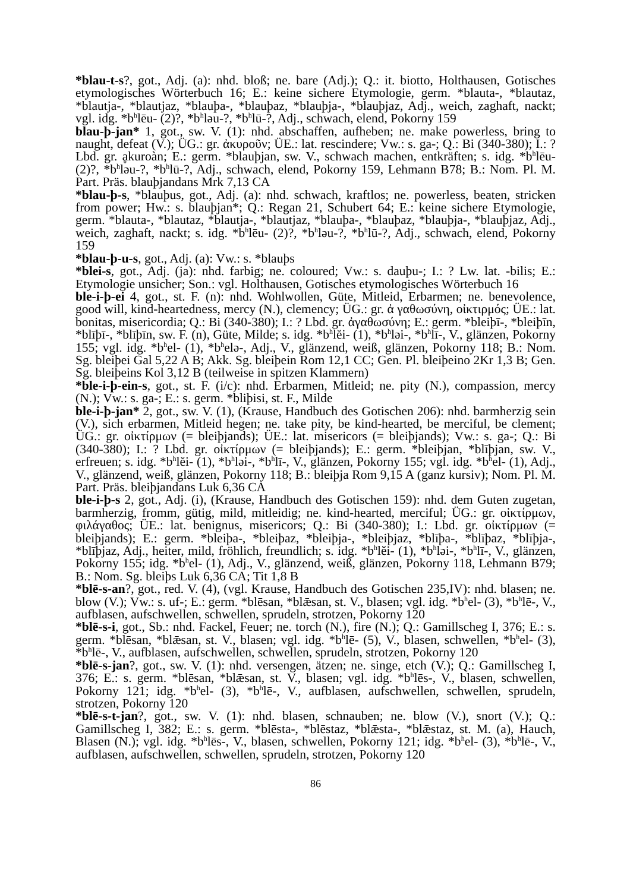*blau-t-s?, got., Adj. (a): nhd. bloß; ne. bare (Adj.); Q.: it. biotto, Holthausen, Gotisches etymologisches Wörterbuch 16; E.: keine sichere Etymologie, germ. *blauta-, *blautaz, *blautja-, *blautjaz, *blauþa-, *blauþaz, *blauþja-, *blauþjaz, Adj., weich, zaghaft, nackt; vgl. idg. *b<sup>h</sup>lēu- (2)?, *b<sup>h</sup>ləu-?, *b<sup>h</sup>lū-?, Adj., schwach, elend, Pokorny 159
blau-þ-jan* 1, got., sw. V. (1): nhd. abschaffen, aufheben; ne. make powerless, bring to naught, defeat (V.); ÜG.: gr. ἀκυροῦν; ÜE.: lat. rescindere; Vw.: s. ga-; Q.: Bi (340-380); I.: ? Lbd. gr. ḁkuroàn; E.: germ. *blauþjan, sw. V., schwach machen, entkräften; s. idg. *b<sup>h</sup>lēu- (2)?, *b<sup>h</sup>ləu-?, *b<sup>h</sup>lū-?, Adj., schwach, elend, Pokorny 159, Lehmann B78; B.: Nom. Pl. M. Part. Präs. blauþjandans Mrk 7,13 CA
*blau-þ-s, *blauþus, got., Adj. (a): nhd. schwach, kraftlos; ne. powerless, beaten, stricken from power; Hw.: s. blauþjan*; Q.: Regan 21, Schubert 64; E.: keine sichere Etymologie, germ. *blauta-, *blautaz, *blautja-, *blautjaz, *blauþa-, *blauþaz, *blauþja-, *blauþjaz, Adj., weich, zaghaft, nackt; s. idg. *b<sup>h</sup>lēu- (2)?, *b<sup>h</sup>ləu-?, *b<sup>h</sup>lū-?, Adj., schwach, elend, Pokorny 159
*blau-þ-u-s, got., Adj. (a): Vw.: s. *blauþs
*blei-s, got., Adj. (ja): nhd. farbig; ne. coloured; Vw.: s. dauþu-; I.: ? Lw. lat. -bilis; E.: Etymologie unsicher; Son.: vgl. Holthausen, Gotisches etymologisches Wörterbuch 16
ble-i-þ-ei 4, got., st. F. (n): nhd. Wohlwollen, Güte, Mitleid, Erbarmen; ne. benevolence, good will, kind-heartedness, mercy (N.), clemency; ÜG.: gr. ἀ γαθωσύνη, οἰκτιρμός; ÜE.: lat. bonitas, misericordia; Q.: Bi (340-380); I.: ? Lbd. gr. ἀγαθωσύνη; E.: germ. *bleiþī-, *bleiþīn, *blīþī-, *blīþīn, sw. F. (n), Güte, Milde; s. idg. *b<sup>h</sup>lĕi- (1), *b<sup>h</sup>ləi-, *b<sup>h</sup>lī-, V., glänzen, Pokorny 155; vgl. idg. *b<sup>h</sup>el- (1), *b<sup>h</sup>elə-, Adj., V., glänzend, weiß, glänzen, Pokorny 118; B.: Nom. Sg. bleiþei Gal 5,22 A B; Akk. Sg. bleiþein Rom 12,1 CC; Gen. Pl. bleiþeino 2Kr 1,3 B; Gen. Sg. bleiþeins Kol 3,12 B (teilweise in spitzen Klammern)
*ble-i-þ-ein-s, got., st. F. (i/c): nhd. Erbarmen, Mitleid; ne. pity (N.), compassion, mercy (N.); Vw.: s. ga-; E.: s. germ. *bliþisi, st. F., Milde
ble-i-þ-jan* 2, got., sw. V. (1), (Krause, Handbuch des Gotischen 206): nhd. barmherzig sein (V.), sich erbarmen, Mitleid hegen; ne. take pity, be kind-hearted, be merciful, be clement; ÜG.: gr. οἰκτίρμων (= bleiþjands); ÜE.: lat. misericors (= bleiþjands); Vw.: s. ga-; Q.: Bi (340-380); I.: ? Lbd. gr. οἰκτίρμων (= bleiþjands); E.: germ. *bleiþjan, *blīþjan, sw. V., erfreuen; s. idg. *b<sup>h</sup>lĕi- (1), *b<sup>h</sup>ləi-, *b<sup>h</sup>lī-, V., glänzen, Pokorny 155; vgl. idg. *b<sup>h</sup>el- (1), Adj., V., glänzend, weiß, glänzen, Pokorny 118; B.: bleiþja Rom 9,15 A (ganz kursiv); Nom. Pl. M. Part. Präs. bleiþjandans Luk 6,36 CA
ble-i-þ-s 2, got., Adj. (i), (Krause, Handbuch des Gotischen 159): nhd. dem Guten zugetan, barmherzig, fromm, gütig, mild, mitleidig; ne. kind-hearted, merciful; ÜG.: gr. οἰκτίρμων, φιλάγαθος; ÜE.: lat. benignus, misericors; Q.: Bi (340-380); I.: Lbd. gr. οἰκτίρμων (= bleiþjands); E.: germ. *bleiþa-, *bleiþaz, *bleiþja-, *bleiþjaz, *blīþa-, *blīþaz, *blīþja-, *blīþjaz, Adj., heiter, mild, fröhlich, freundlich; s. idg. *b<sup>h</sup>lĕi- (1), *b<sup>h</sup>ləi-, *b<sup>h</sup>lī-, V., glänzen, Pokorny 155; idg. *b<sup>h</sup>el- (1), Adj., V., glänzend, weiß, glänzen, Pokorny 118, Lehmann B79; B.: Nom. Sg. bleiþs Luk 6,36 CA; Tit 1,8 B
*blē-s-an?, got., red. V. (4), (vgl. Krause, Handbuch des Gotischen 235,IV): nhd. blasen; ne. blow (V.); Vw.: s. uf-; E.: germ. *blēsan, *blǣsan, st. V., blasen; vgl. idg. *b<sup>h</sup>el- (3), *b<sup>h</sup>lē-, V., aufblasen, aufschwellen, schwellen, sprudeln, strotzen, Pokorny 120
*blē-s-i, got., Sb.: nhd. Fackel, Feuer; ne. torch (N.), fire (N.); Q.: Gamillscheg I, 376; E.: s. germ. *blēsan, *blǣsan, st. V., blasen; vgl. idg. *b<sup>h</sup>lē- (5), V., blasen, schwellen, *b<sup>h</sup>el- (3), *b<sup>h</sup>lē-, V., aufblasen, aufschwellen, schwellen, sprudeln, strotzen, Pokorny 120
*blē-s-jan?, got., sw. V. (1): nhd. versengen, ätzen; ne. singe, etch (V.); Q.: Gamillscheg I, 376; E.: s. germ. *blēsan, *blǣsan, st. V., blasen; vgl. idg. *b<sup>h</sup>lēs-, V., blasen, schwellen, Pokorny 121; idg. *b<sup>h</sup>el- (3), *b<sup>h</sup>lē-, V., aufblasen, aufschwellen, schwellen, sprudeln, strotzen, Pokorny 120
*blē-s-t-jan?, got., sw. V. (1): nhd. blasen, schnauben; ne. blow (V.), snort (V.); Q.: Gamillscheg I, 382; E.: s. germ. *blēsta-, *blēstaz, *blǣsta-, *blǣstaz, st. M. (a), Hauch, Blasen (N.); vgl. idg. *b<sup>h</sup>lēs-, V., blasen, schwellen, Pokorny 121; idg. *b<sup>h</sup>el- (3), *b<sup>h</sup>lē-, V., aufblasen, aufschwellen, schwellen, sprudeln, strotzen, Pokorny 120
86